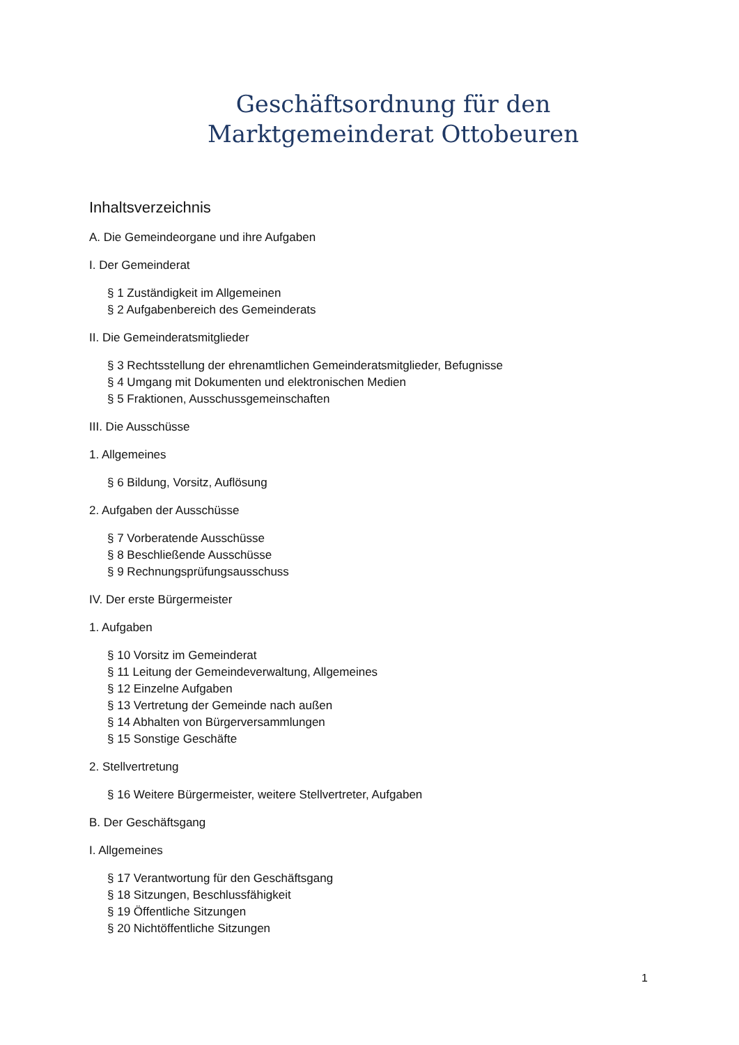Geschäftsordnung für den
Marktgemeinderat Ottobeuren
Inhaltsverzeichnis
A. Die Gemeindeorgane und ihre Aufgaben
I. Der Gemeinderat
§ 1 Zuständigkeit im Allgemeinen
§ 2 Aufgabenbereich des Gemeinderats
II. Die Gemeinderatsmitglieder
§ 3 Rechtsstellung der ehrenamtlichen Gemeinderatsmitglieder, Befugnisse
§ 4 Umgang mit Dokumenten und elektronischen Medien
§ 5 Fraktionen, Ausschussgemeinschaften
III. Die Ausschüsse
1. Allgemeines
§ 6 Bildung, Vorsitz, Auflösung
2. Aufgaben der Ausschüsse
§ 7 Vorberatende Ausschüsse
§ 8 Beschließende Ausschüsse
§ 9 Rechnungsprüfungsausschuss
IV. Der erste Bürgermeister
1. Aufgaben
§ 10 Vorsitz im Gemeinderat
§ 11 Leitung der Gemeindeverwaltung, Allgemeines
§ 12 Einzelne Aufgaben
§ 13 Vertretung der Gemeinde nach außen
§ 14 Abhalten von Bürgerversammlungen
§ 15 Sonstige Geschäfte
2. Stellvertretung
§ 16 Weitere Bürgermeister, weitere Stellvertreter, Aufgaben
B. Der Geschäftsgang
I. Allgemeines
§ 17 Verantwortung für den Geschäftsgang
§ 18 Sitzungen, Beschlussfähigkeit
§ 19 Öffentliche Sitzungen
§ 20 Nichtöffentliche Sitzungen
1